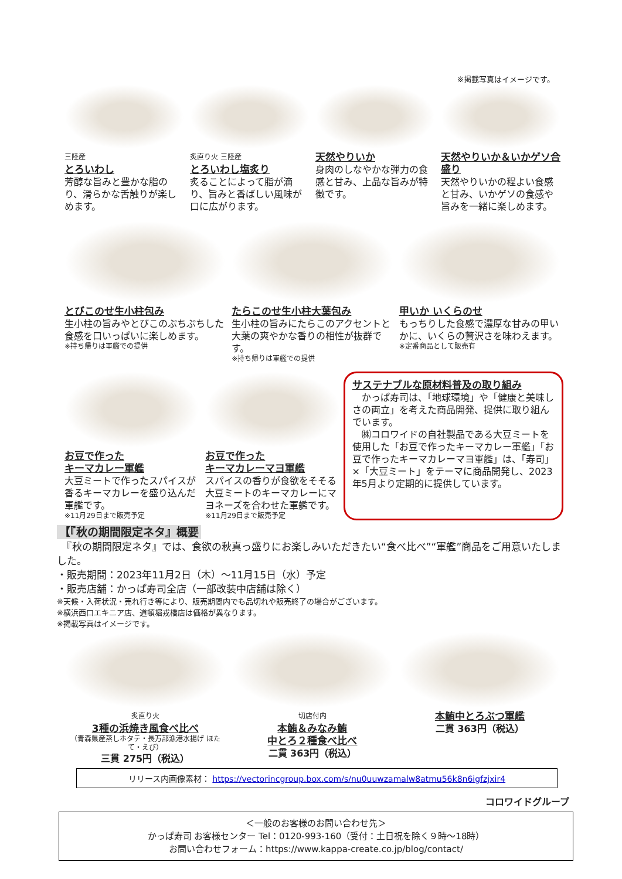※掲載写真はイメージです。
三陸産
とろいわし
芳醇な旨みと豊かな脂のり、滑らかな舌触りが楽しめます。
炙直り火 三陸産
とろいわし塩炙り
炙ることによって脂が滴り、旨みと香ばしい風味が口に広がります。
天然やりいか
身肉のしなやかな弾力の食感と甘み、上品な旨みが特徴です。
天然やりいか＆いかゲソ合盛り
天然やりいかの程よい食感と甘み、いかゲソの食感や旨みを一緒に楽しめます。
とびこのせ生小柱包み
生小柱の旨みやとびこのぷちぷちした食感を口いっぱいに楽しめます。
※持ち帰りは軍艦での提供
たらこのせ生小柱大葉包み
生小柱の旨みにたらこのアクセントと大葉の爽やかな香りの相性が抜群です。
※持ち帰りは軍艦での提供
甲いか いくらのせ
もっちりした食感で濃厚な甘みの甲いかに、いくらの贅沢さを味わえます。
※定番商品として販売有
お豆で作った
キーマカレー軍艦
大豆ミートで作ったスパイスが香るキーマカレーを盛り込んだ軍艦です。
※11月29日まで販売予定
お豆で作った
キーマカレーマヨ軍艦
スパイスの香りが食欲をそそる大豆ミートのキーマカレーにマヨネーズを合わせた軍艦です。
※11月29日まで販売予定
サステナブルな原材料普及の取り組み
　かっぱ寿司は、「地球環境」や「健康と美味しさの両立」を考えた商品開発、提供に取り組んでいます。
　㈱コロワイドの自社製品である大豆ミートを使用した「お豆で作ったキーマカレー軍艦」「お豆で作ったキーマカレーマヨ軍艦」は、「寿司」×「大豆ミート」をテーマに商品開発し、2023年5月より定期的に提供しています。
【『秋の期間限定ネタ』概要
　『秋の期間限定ネタ』では、食欲の秋真っ盛りにお楽しみいただきたい“食べ比べ”“軍艦”商品をご用意いたしました。
・販売期間：2023年11月2日（木）～11月15日（水）予定
・販売店舗：かっぱ寿司全店（一部改装中店舗は除く）
※天候・入荷状況・売れ行き等により、販売期間内でも品切れや販売終了の場合がございます。
※横浜西口エキニア店、道頓堀戎橋店は価格が異なります。
※掲載写真はイメージです。
炙直り火
3種の浜焼き風食べ比べ
（青森県産蒸しホタテ・長万部漁港水揚げ ほたて・えび）
三貫 275円（税込）
切店付内
本鮪＆みなみ鮪
中とろ２種食べ比べ
二貫 363円（税込）
本鮪中とろぶつ軍艦
二貫 363円（税込）
リリース内画像素材： https://vectorincgroup.box.com/s/nu0uuwzamalw8atmu56k8n6igfzjxir4
コロワイドグループ
＜一般のお客様のお問い合わせ先＞
かっぱ寿司 お客様センター Tel：0120-993-160（受付：土日祝を除く９時～18時）
お問い合わせフォーム：https://www.kappa-create.co.jp/blog/contact/